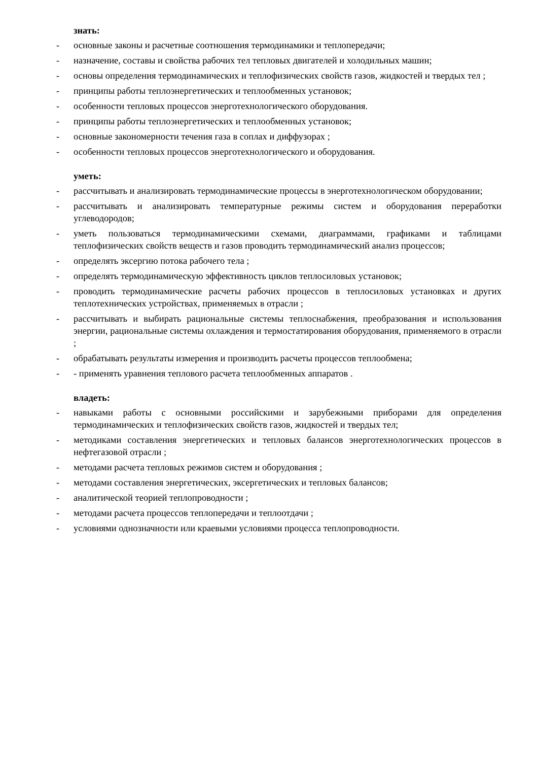знать:
- основные законы и расчетные соотношения термодинамики и теплопередачи;
- назначение, составы и свойства рабочих тел тепловых двигателей и холодильных машин;
- основы определения термодинамических и теплофизических свойств газов, жидкостей и твердых тел ;
- принципы работы теплоэнергетических и теплообменных установок;
- особенности тепловых процессов энерготехнологического оборудования.
- принципы работы теплоэнергетических и теплообменных установок;
- основные закономерности течения газа в соплах и диффузорах ;
- особенности тепловых процессов энерготехнологического и оборудования.
уметь:
- рассчитывать и анализировать термодинамические процессы в энерготехнологическом оборудовании;
- рассчитывать и анализировать температурные режимы систем и оборудования переработки углеводородов;
- уметь пользоваться термодинамическими схемами, диаграммами, графиками и таблицами теплофизических свойств веществ и газов проводить термодинамический анализ процессов;
- определять эксергию потока рабочего тела ;
- определять термодинамическую эффективность циклов теплосиловых установок;
- проводить термодинамические расчеты рабочих процессов в теплосиловых установках и других теплотехнических устройствах, применяемых в отрасли ;
- рассчитывать и выбирать рациональные системы теплоснабжения, преобразования и использования энергии, рациональные системы охлаждения и термостатирования оборудования, применяемого в отрасли ;
- обрабатывать результаты измерения и производить расчеты процессов теплообмена;
- - применять уравнения теплового расчета теплообменных аппаратов .
владеть:
- навыками работы с основными российскими и зарубежными приборами для определения термодинамических и теплофизических свойств газов, жидкостей и твердых тел;
- методиками составления энергетических и тепловых балансов энерготехнологических процессов в нефтегазовой отрасли ;
- методами расчета тепловых режимов систем и оборудования ;
- методами составления энергетических, эксергетических и тепловых балансов;
- аналитической теорией теплопроводности ;
- методами расчета процессов теплопередачи и теплоотдачи ;
- условиями однозначности или краевыми условиями процесса теплопроводности.